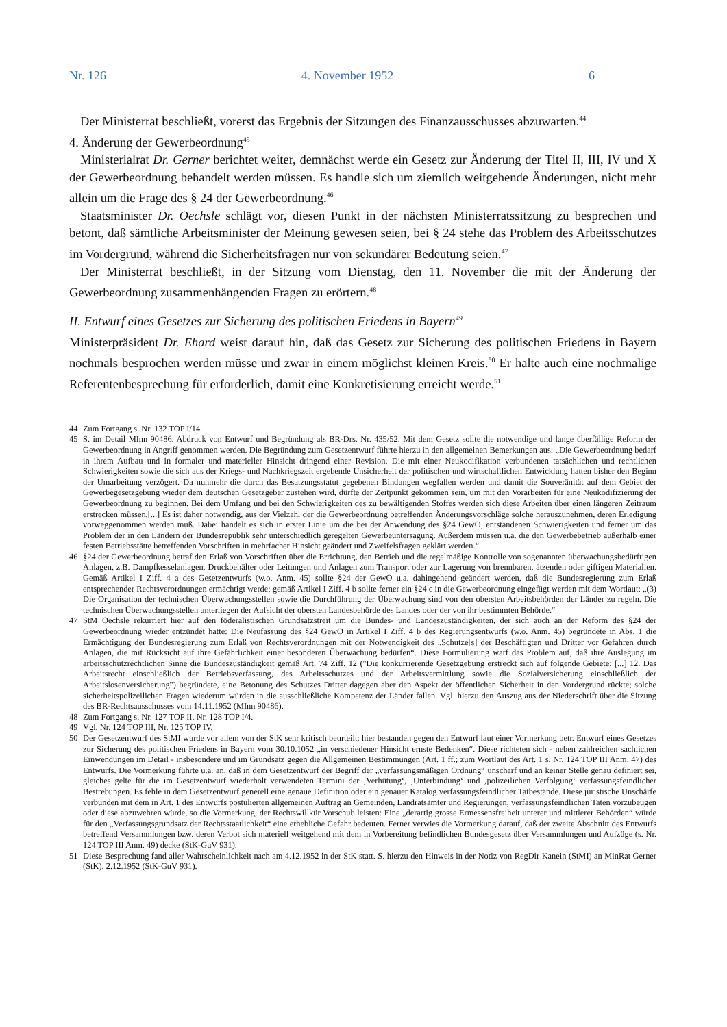Nr. 126 4. November 1952 6
Der Ministerrat beschließt, vorerst das Ergebnis der Sitzungen des Finanzausschusses abzuwarten.<sup>44</sup>
4. Änderung der Gewerbeordnung<sup>45</sup>
Ministerialrat Dr. Gerner berichtet weiter, demnächst werde ein Gesetz zur Änderung der Titel II, III, IV und X der Gewerbeordnung behandelt werden müssen. Es handle sich um ziemlich weitgehende Änderungen, nicht mehr allein um die Frage des § 24 der Gewerbeordnung.<sup>46</sup>
Staatsminister Dr. Oechsle schlägt vor, diesen Punkt in der nächsten Ministerratssitzung zu besprechen und betont, daß sämtliche Arbeitsminister der Meinung gewesen seien, bei § 24 stehe das Problem des Arbeitsschutzes im Vordergrund, während die Sicherheitsfragen nur von sekundärer Bedeutung seien.<sup>47</sup>
Der Ministerrat beschließt, in der Sitzung vom Dienstag, den 11. November die mit der Änderung der Gewerbeordnung zusammenhängenden Fragen zu erörtern.<sup>48</sup>
II. Entwurf eines Gesetzes zur Sicherung des politischen Friedens in Bayern<sup>49</sup>
Ministerpräsident Dr. Ehard weist darauf hin, daß das Gesetz zur Sicherung des politischen Friedens in Bayern nochmals besprochen werden müsse und zwar in einem möglichst kleinen Kreis.<sup>50</sup> Er halte auch eine nochmalige Referentenbesprechung für erforderlich, damit eine Konkretisierung erreicht werde.<sup>51</sup>
44 Zum Fortgang s. Nr. 132 TOP I/14.
45 S. im Detail MInn 90486. Abdruck von Entwurf und Begründung als BR-Drs. Nr. 435/52. Mit dem Gesetz sollte die notwendige und lange überfällige Reform der Gewerbeordnung in Angriff genommen werden. Die Begründung zum Gesetzentwurf führte hierzu in den allgemeinen Bemerkungen aus: „Die Gewerbeordnung bedarf in ihrem Aufbau und in formaler und materieller Hinsicht dringend einer Revision. Die mit einer Neukodifikation verbundenen tatsächlichen und rechtlichen Schwierigkeiten sowie die sich aus der Kriegs- und Nachkriegszeit ergebende Unsicherheit der politischen und wirtschaftlichen Entwicklung hatten bisher den Beginn der Umarbeitung verzögert. Da nunmehr die durch das Besatzungsstatut gegebenen Bindungen wegfallen werden und damit die Souveränität auf dem Gebiet der Gewerbegesetzgebung wieder dem deutschen Gesetzgeber zustehen wird, dürfte der Zeitpunkt gekommen sein, um mit den Vorarbeiten für eine Neukodifizierung der Gewerbeordnung zu beginnen. Bei dem Umfang und bei den Schwierigkeiten des zu bewältigenden Stoffes werden sich diese Arbeiten über einen längeren Zeitraum erstrecken müssen.[...] Es ist daher notwendig, aus der Vielzahl der die Gewerbeordnung betreffenden Änderungsvorschläge solche herauszunehmen, deren Erledigung vorweggenommen werden muß. Dabei handelt es sich in erster Linie um die bei der Anwendung des §24 GewO, entstandenen Schwierigkeiten und ferner um das Problem der in den Ländern der Bundesrepublik sehr unterschiedlich geregelten Gewerbeuntersagung. Außerdem müssen u.a. die den Gewerbebetrieb außerhalb einer festen Betriebsstätte betreffenden Vorschriften in mehrfacher Hinsicht geändert und Zweifelsfragen geklärt werden.“
46 §24 der Gewerbeordnung betraf den Erlaß von Vorschriften über die Errichtung, den Betrieb und die regelmäßige Kontrolle von sogenannten überwachungsbedürftigen Anlagen, z.B. Dampfkesselanlagen, Druckbehälter oder Leitungen und Anlagen zum Transport oder zur Lagerung von brennbaren, ätzenden oder giftigen Materialien. Gemäß Artikel I Ziff. 4 a des Gesetzentwurfs (w.o. Anm. 45) sollte §24 der GewO u.a. dahingehend geändert werden, daß die Bundesregierung zum Erlaß entsprechender Rechtsverordnungen ermächtigt werde; gemäß Artikel I Ziff. 4 b sollte ferner ein §24 c in die Gewerbeordnung eingefügt werden mit dem Wortlaut: „(3) Die Organisation der technischen Überwachungsstellen sowie die Durchführung der Überwachung sind von den obersten Arbeitsbehörden der Länder zu regeln. Die technischen Überwachungsstellen unterliegen der Aufsicht der obersten Landesbehörde des Landes oder der von ihr bestimmten Behörde.“
47 StM Oechsle rekurriert hier auf den föderalistischen Grundsatzstreit um die Bundes- und Landeszuständigkeiten, der sich auch an der Reform des §24 der Gewerbeordnung wieder entzündet hatte: Die Neufassung des §24 GewO in Artikel I Ziff. 4 b des Regierungsentwurfs (w.o. Anm. 45) begründete in Abs. 1 die Ermächtigung der Bundesregierung zum Erlaß von Rechtsverordnungen mit der Notwendigkeit des „Schutze[s] der Beschäftigten und Dritter vor Gefahren durch Anlagen, die mit Rücksicht auf ihre Gefährlichkeit einer besonderen Überwachung bedürfen“. Diese Formulierung warf das Problem auf, daß ihre Auslegung im arbeitsschutzrechtlichen Sinne die Bundeszuständigkeit gemäß Art. 74 Ziff. 12 ("Die konkurrierende Gesetzgebung erstreckt sich auf folgende Gebiete: [...] 12. Das Arbeitsrecht einschließlich der Betriebsverfassung, des Arbeitsschutzes und der Arbeitsvermittlung sowie die Sozialversicherung einschließlich der Arbeitslosenversicherung") begründete, eine Betonung des Schutzes Dritter dagegen aber den Aspekt der öffentlichen Sicherheit in den Vordergrund rückte; solche sicherheitspolizeilichen Fragen wiederum würden in die ausschließliche Kompetenz der Länder fallen. Vgl. hierzu den Auszug aus der Niederschrift über die Sitzung des BR-Rechtsausschusses vom 14.11.1952 (MInn 90486).
48 Zum Fortgang s. Nr. 127 TOP II, Nr. 128 TOP I/4.
49 Vgl. Nr. 124 TOP III, Nr. 125 TOP IV.
50 Der Gesetzentwurf des StMI wurde vor allem von der StK sehr kritisch beurteilt; hier bestanden gegen den Entwurf laut einer Vormerkung betr. Entwurf eines Gesetzes zur Sicherung des politischen Friedens in Bayern vom 30.10.1052 „in verschiedener Hinsicht ernste Bedenken“. Diese richteten sich - neben zahlreichen sachlichen Einwendungen im Detail - insbesondere und im Grundsatz gegen die Allgemeinen Bestimmungen (Art. 1 ff.; zum Wortlaut des Art. 1 s. Nr. 124 TOP III Anm. 47) des Entwurfs. Die Vormerkung führte u.a. an, daß in dem Gesetzentwurf der Begriff der „verfassungsmäßigen Ordnung“ unscharf und an keiner Stelle genau definiert sei, gleiches gelte für die im Gesetzentwurf wiederholt verwendeten Termini der ‚Verhütung‘, ‚Unterbindung‘ und ‚polizeilichen Verfolgung‘ verfassungsfeindlicher Bestrebungen. Es fehle in dem Gesetzentwurf generell eine genaue Definition oder ein genauer Katalog verfassungsfeindlicher Tatbestände. Diese juristische Unschärfe verbunden mit dem in Art. 1 des Entwurfs postulierten allgemeinen Auftrag an Gemeinden, Landratsämter und Regierungen, verfassungsfeindlichen Taten vorzubeugen oder diese abzuwehren würde, so die Vormerkung, der Rechtswillkür Vorschub leisten: Eine „derartig grosse Ermessensfreiheit unterer und mittlerer Behörden“ würde für den „Verfassungsgrundsatz der Rechtsstaatlichkeit“ eine erhebliche Gefahr bedeuten. Ferner verwies die Vormerkung darauf, daß der zweite Abschnitt des Entwurfs betreffend Versammlungen bzw. deren Verbot sich materiell weitgehend mit dem in Vorbereitung befindlichen Bundesgesetz über Versammlungen und Aufzüge (s. Nr. 124 TOP III Anm. 49) decke (StK-GuV 931).
51 Diese Besprechung fand aller Wahrscheinlichkeit nach am 4.12.1952 in der StK statt. S. hierzu den Hinweis in der Notiz von RegDir Kanein (StMI) an MinRat Gerner (StK), 2.12.1952 (StK-GuV 931).